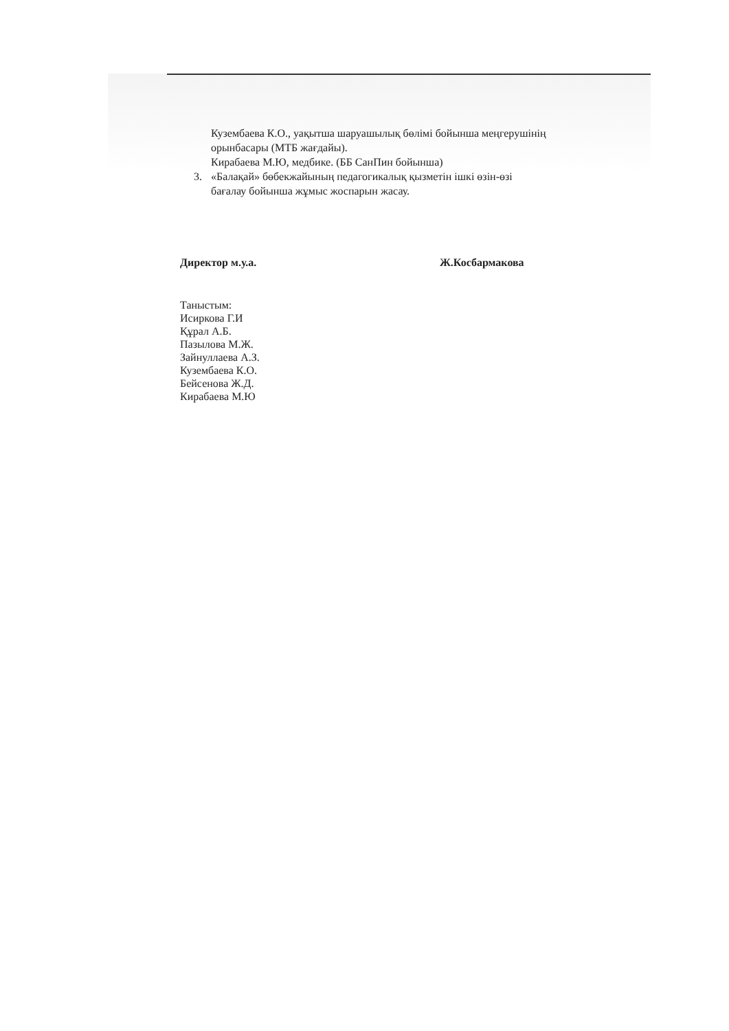Кузембаева К.О., уақытша шаруашылық бөлімі бойынша меңгерушінің
орынбасары (МТБ жағдайы).
Кирабаева М.Ю, медбике. (ББ СанПин бойынша)
3. «Балақай» бөбекжайының педагогикалық қызметін ішкі өзін-өзі
бағалау бойынша жұмыс жоспарын жасау.
Директор м.у.а. Ж.Косбармакова
Таныстым:
Исиркова Г.И
Құрал А.Б.
Пазылова М.Ж.
Зайнуллаева А.З.
Кузембаева К.О.
Бейсенова Ж.Д.
Кирабаева М.Ю